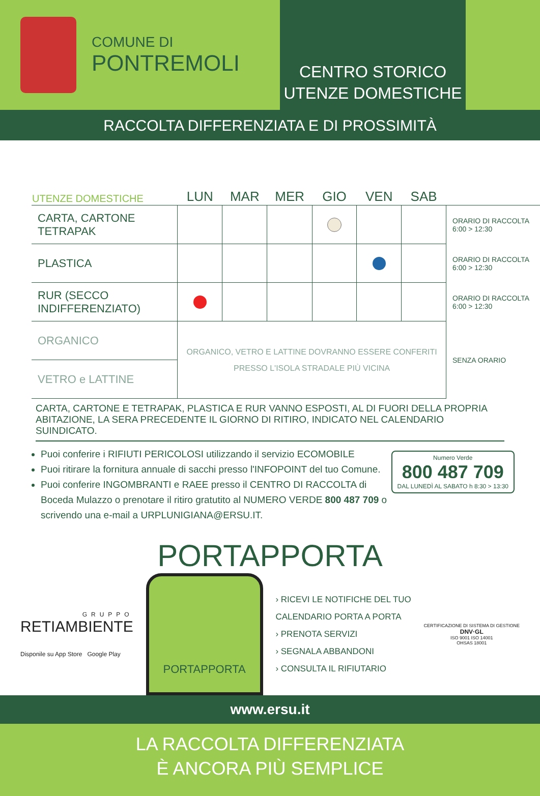COMUNE DI
PONTREMOLI
CENTRO STORICO
UTENZE DOMESTICHE
RACCOLTA DIFFERENZIATA E DI PROSSIMITÀ
| UTENZE DOMESTICHE | LUN | MAR | MER | GIO | VEN | SAB | |
| --- | --- | --- | --- | --- | --- | --- | --- |
| CARTA, CARTONE TETRAPAK | | | | | | | ORARIO DI RACCOLTA 6:00 > 12:30 |
| PLASTICA | | | | | | | ORARIO DI RACCOLTA 6:00 > 12:30 |
| RUR (SECCO INDIFFERENZIATO) | | | | | | | ORARIO DI RACCOLTA 6:00 > 12:30 |
| ORGANICO | ORGANICO, VETRO E LATTINE DOVRANNO ESSERE CONFERITI PRESSO L'ISOLA STRADALE PIÙ VICINA | | | | | | SENZA ORARIO |
| VETRO e LATTINE | | | | | | | |
CARTA, CARTONE E TETRAPAK, PLASTICA E RUR VANNO ESPOSTI, AL DI FUORI DELLA PROPRIA ABITAZIONE, LA SERA PRECEDENTE IL GIORNO DI RITIRO, INDICATO NEL CALENDARIO SUINDICATO.
Numero Verde
800 487 709
DAL LUNEDÌ AL SABATO h 8:30 > 13:30
Puoi conferire i RIFIUTI PERICOLOSI utilizzando il servizio ECOMOBILE
Puoi ritirare la fornitura annuale di sacchi presso l'INFOPOINT del tuo Comune.
Puoi conferire INGOMBRANTI e RAEE presso il CENTRO DI RACCOLTA di Boceda Mulazzo o prenotare il ritiro gratutito al NUMERO VERDE 800 487 709 o scrivendo una e-mail a URPLUNIGIANA@ERSU.IT.
PORTAPPORTA
GRUPPO
RETIAMBIENTE
Disponile su App Store Google Play
PORTAPPORTA
› RICEVI LE NOTIFICHE DEL TUO
CALENDARIO PORTA A PORTA
› PRENOTA SERVIZI
› SEGNALA ABBANDONI
› CONSULTA IL RIFIUTARIO
CERTIFICAZIONE DI SISTEMA DI GESTIONE
DNV·GL
ISO 9001 ISO 14001
OHSAS 18001
www.ersu.it
LA RACCOLTA DIFFERENZIATA
È ANCORA PIÙ SEMPLICE